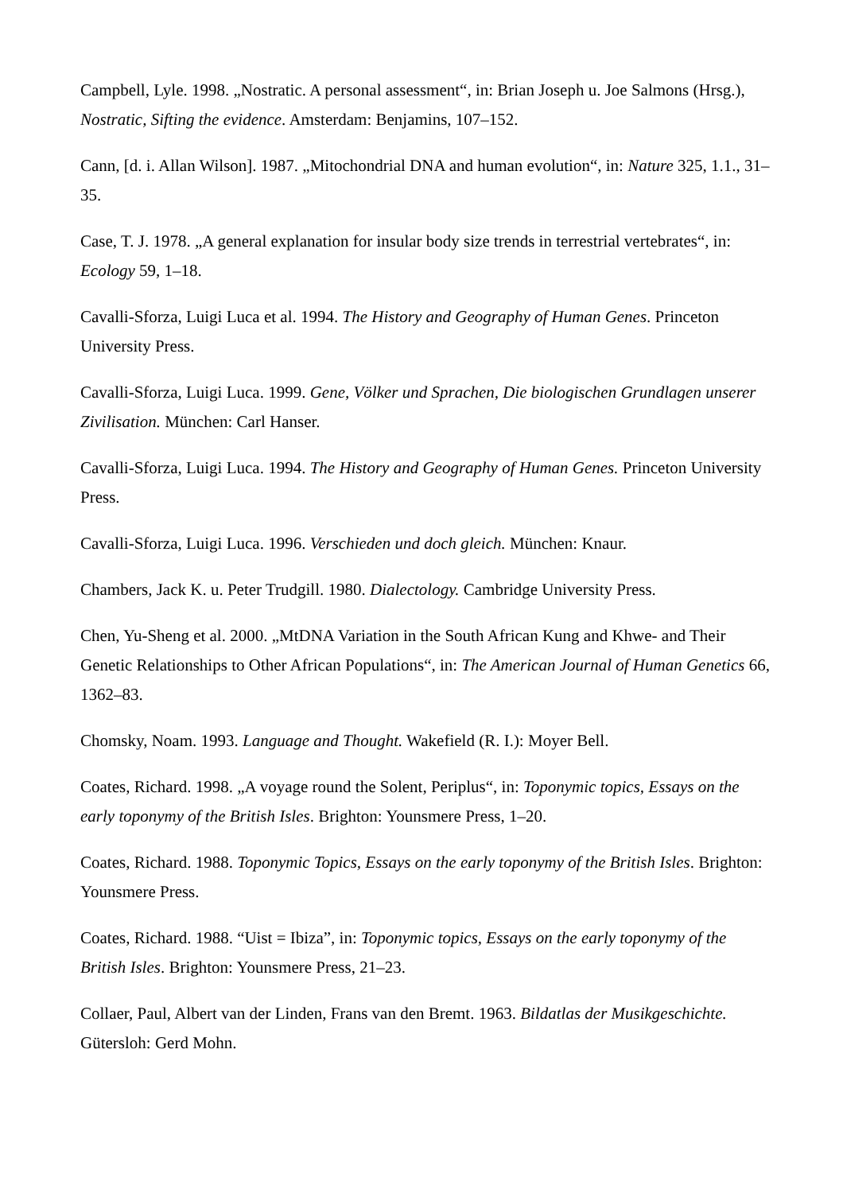Campbell, Lyle. 1998. „Nostratic. A personal assessment“, in: Brian Joseph u. Joe Salmons (Hrsg.), Nostratic, Sifting the evidence. Amsterdam: Benjamins, 107–152.
Cann, [d. i. Allan Wilson]. 1987. „Mitochondrial DNA and human evolution“, in: Nature 325, 1.1., 31–35.
Case, T. J. 1978. „A general explanation for insular body size trends in terrestrial vertebrates“, in: Ecology 59, 1–18.
Cavalli-Sforza, Luigi Luca et al. 1994. The History and Geography of Human Genes. Princeton University Press.
Cavalli-Sforza, Luigi Luca. 1999. Gene, Völker und Sprachen, Die biologischen Grundlagen unserer Zivilisation. München: Carl Hanser.
Cavalli-Sforza, Luigi Luca. 1994. The History and Geography of Human Genes. Princeton University Press.
Cavalli-Sforza, Luigi Luca. 1996. Verschieden und doch gleich. München: Knaur.
Chambers, Jack K. u. Peter Trudgill. 1980. Dialectology. Cambridge University Press.
Chen, Yu-Sheng et al. 2000. „MtDNA Variation in the South African Kung and Khwe- and Their Genetic Relationships to Other African Populations“, in: The American Journal of Human Genetics 66, 1362–83.
Chomsky, Noam. 1993. Language and Thought. Wakefield (R. I.): Moyer Bell.
Coates, Richard. 1998. „A voyage round the Solent, Periplus“, in: Toponymic topics, Essays on the early toponymy of the British Isles. Brighton: Younsmere Press, 1–20.
Coates, Richard. 1988. Toponymic Topics, Essays on the early toponymy of the British Isles. Brighton: Younsmere Press.
Coates, Richard. 1988. “Uist = Ibiza”, in: Toponymic topics, Essays on the early toponymy of the British Isles. Brighton: Younsmere Press, 21–23.
Collaer, Paul, Albert van der Linden, Frans van den Bremt. 1963. Bildatlas der Musikgeschichte. Gütersloh: Gerd Mohn.